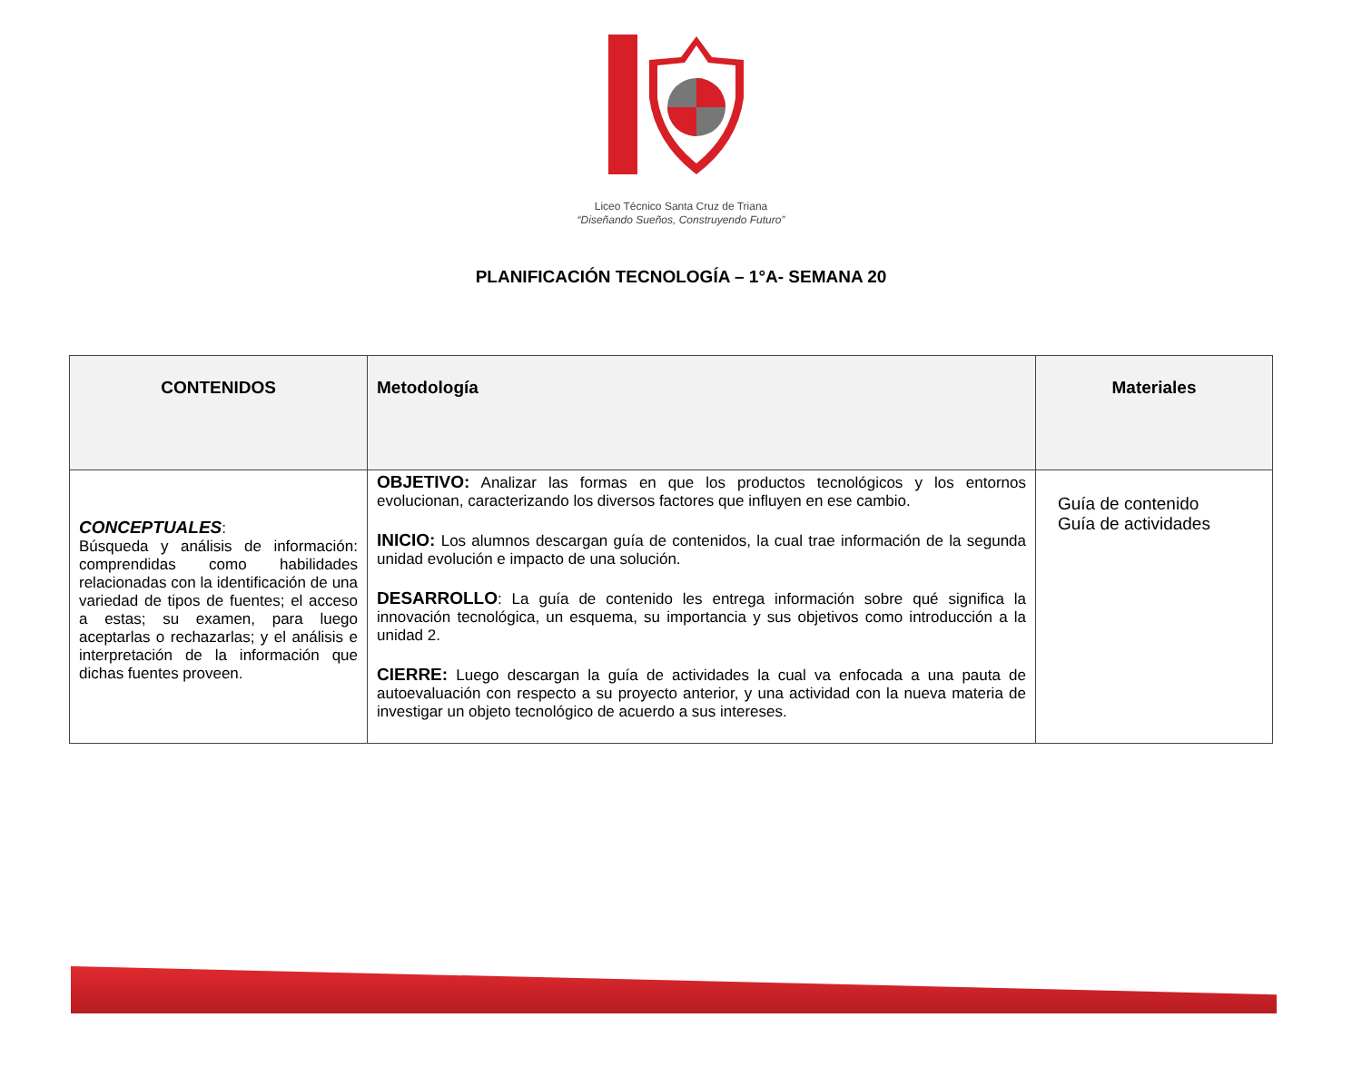Liceo Técnico Santa Cruz de Triana
“Diseñando Sueños, Construyendo Futuro”
PLANIFICACIÓN TECNOLOGÍA – 1°A- SEMANA 20
| CONTENIDOS | Metodología | Materiales |
| --- | --- | --- |
| CONCEPTUALES : Búsqueda y análisis de información: comprendidas como habilidades relacionadas con la identificación de una variedad de tipos de fuentes; el acceso a estas; su examen, para luego aceptarlas o rechazarlas; y el análisis e interpretación de la información que dichas fuentes proveen. | OBJETIVO: Analizar las formas en que los productos tecnológicos y los entornos evolucionan, caracterizando los diversos factores que influyen en ese cambio. INICIO: Los alumnos descargan guía de contenidos, la cual trae información de la segunda unidad evolución e impacto de una solución. DESARROLLO : La guía de contenido les entrega información sobre qué significa la innovación tecnológica, un esquema, su importancia y sus objetivos como introducción a la unidad 2. CIERRE: Luego descargan la guía de actividades la cual va enfocada a una pauta de autoevaluación con respecto a su proyecto anterior, y una actividad con la nueva materia de investigar un objeto tecnológico de acuerdo a sus intereses. | Guía de contenido Guía de actividades |